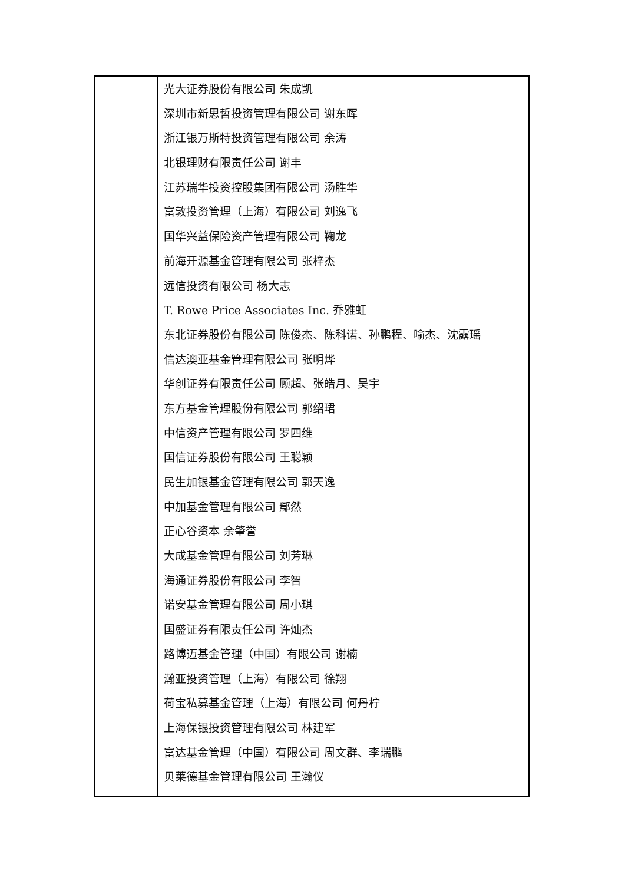| | 光大证券股份有限公司 朱成凯 深圳市新思哲投资管理有限公司 谢东晖 浙江银万斯特投资管理有限公司 余涛 北银理财有限责任公司 谢丰 江苏瑞华投资控股集团有限公司 汤胜华 富敦投资管理（上海）有限公司 刘逸飞 国华兴益保险资产管理有限公司 鞠龙 前海开源基金管理有限公司 张梓杰 远信投资有限公司 杨大志 T. Rowe Price Associates Inc. 乔雅虹 东北证券股份有限公司 陈俊杰、陈科诺、孙鹏程、喻杰、沈露瑶 信达澳亚基金管理有限公司 张明烨 华创证券有限责任公司 顾超、张皓月、吴宇 东方基金管理股份有限公司 郭绍珺 中信资产管理有限公司 罗四维 国信证券股份有限公司 王聪颖 民生加银基金管理有限公司 郭天逸 中加基金管理有限公司 鄢然 正心谷资本 余肇誉 大成基金管理有限公司 刘芳琳 海通证券股份有限公司 李智 诺安基金管理有限公司 周小琪 国盛证券有限责任公司 许灿杰 路博迈基金管理（中国）有限公司 谢楠 瀚亚投资管理（上海）有限公司 徐翔 荷宝私募基金管理（上海）有限公司 何丹柠 上海保银投资管理有限公司 林建军 富达基金管理（中国）有限公司 周文群、李瑞鹏 贝莱德基金管理有限公司 王瀚仪 |